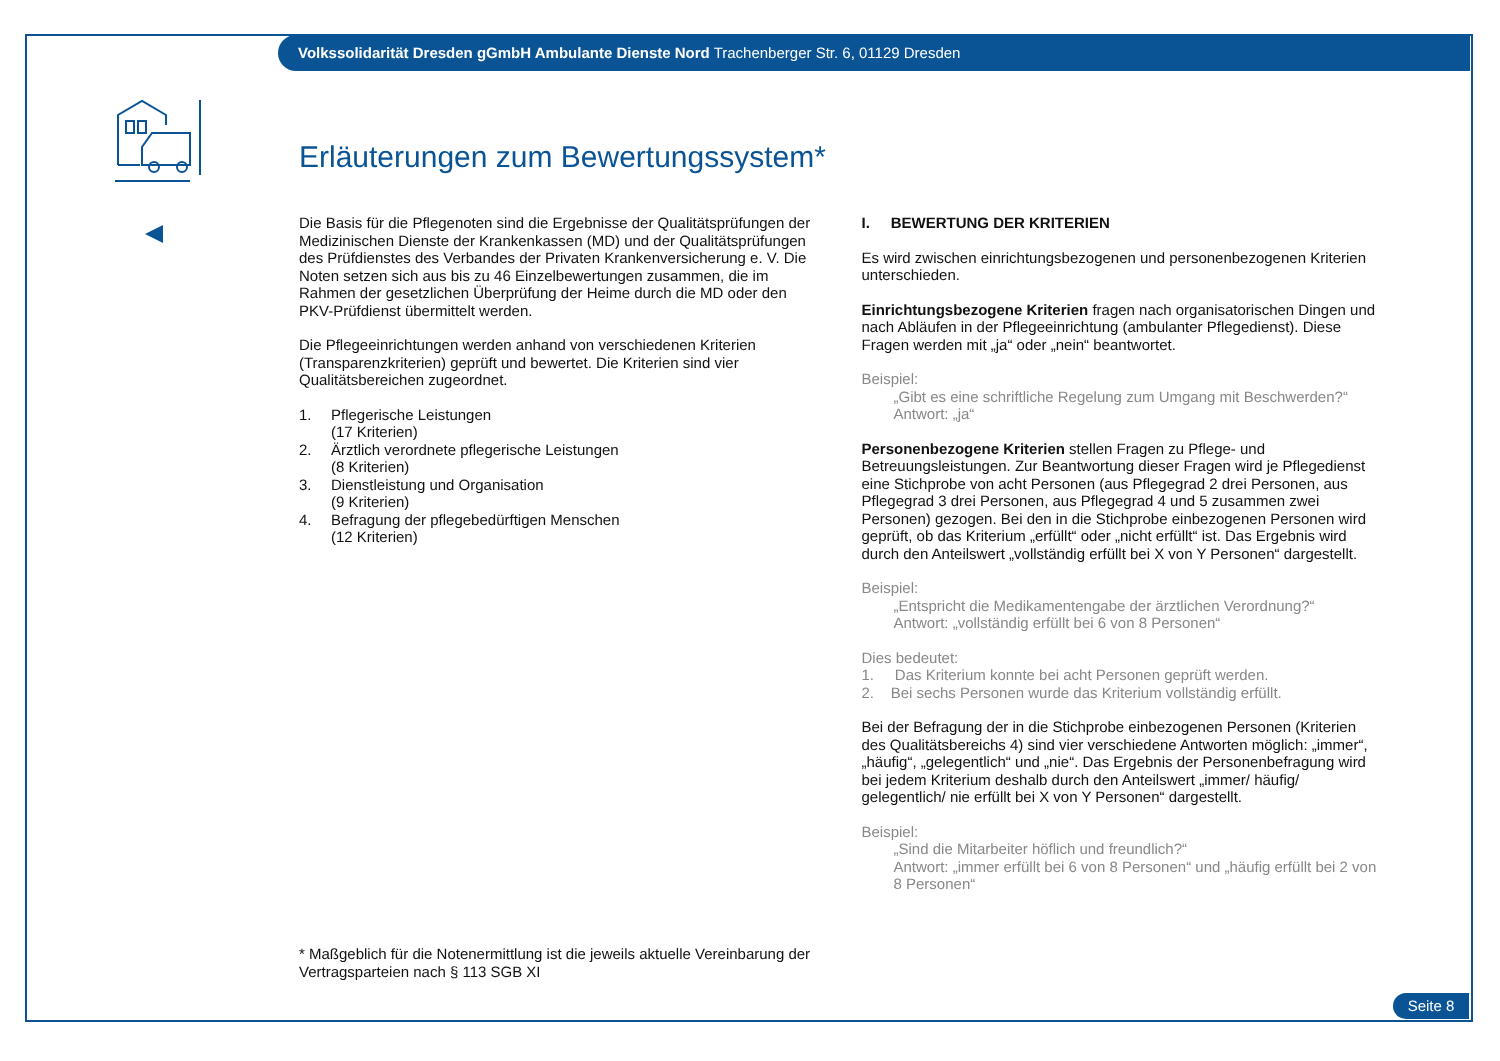Volkssolidarität Dresden gGmbH Ambulante Dienste Nord Trachenberger Str. 6, 01129 Dresden
Erläuterungen zum Bewertungssystem*
Die Basis für die Pflegenoten sind die Ergebnisse der Qualitätsprüfungen der Medizinischen Dienste der Krankenkassen (MD) und der Qualitätsprüfungen des Prüfdienstes des Verbandes der Privaten Krankenversicherung e. V. Die Noten setzen sich aus bis zu 46 Einzelbewertungen zusammen, die im Rahmen der gesetzlichen Überprüfung der Heime durch die MD oder den PKV-Prüfdienst übermittelt werden.
Die Pflegeeinrichtungen werden anhand von verschiedenen Kriterien (Transparenzkriterien) geprüft und bewertet. Die Kriterien sind vier Qualitätsbereichen zugeordnet.
1. Pflegerische Leistungen
(17 Kriterien)
2. Ärztlich verordnete pflegerische Leistungen
(8 Kriterien)
3. Dienstleistung und Organisation
(9 Kriterien)
4. Befragung der pflegebedürftigen Menschen
(12 Kriterien)
I. BEWERTUNG DER KRITERIEN
Es wird zwischen einrichtungsbezogenen und personenbezogenen Kriterien unterschieden.
Einrichtungsbezogene Kriterien fragen nach organisatorischen Dingen und nach Abläufen in der Pflegeeinrichtung (ambulanter Pflegedienst). Diese Fragen werden mit „ja“ oder „nein“ beantwortet.
Beispiel:
„Gibt es eine schriftliche Regelung zum Umgang mit Beschwerden?“
Antwort: „ja“
Personenbezogene Kriterien stellen Fragen zu Pflege- und Betreuungsleistungen. Zur Beantwortung dieser Fragen wird je Pflegedienst eine Stichprobe von acht Personen (aus Pflegegrad 2 drei Personen, aus Pflegegrad 3 drei Personen, aus Pflegegrad 4 und 5 zusammen zwei Personen) gezogen. Bei den in die Stichprobe einbezogenen Personen wird geprüft, ob das Kriterium „erfüllt“ oder „nicht erfüllt“ ist. Das Ergebnis wird durch den Anteilswert „vollständig erfüllt bei X von Y Personen“ dargestellt.
Beispiel:
„Entspricht die Medikamentengabe der ärztlichen Verordnung?“
Antwort: „vollständig erfüllt bei 6 von 8 Personen“
Dies bedeutet:
1. Das Kriterium konnte bei acht Personen geprüft werden.
2. Bei sechs Personen wurde das Kriterium vollständig erfüllt.
Bei der Befragung der in die Stichprobe einbezogenen Personen (Kriterien des Qualitätsbereichs 4) sind vier verschiedene Antworten möglich: „immer“, „häufig“, „gelegentlich“ und „nie“. Das Ergebnis der Personenbefragung wird bei jedem Kriterium deshalb durch den Anteilswert „immer/ häufig/ gelegentlich/ nie erfüllt bei X von Y Personen“ dargestellt.
Beispiel:
„Sind die Mitarbeiter höflich und freundlich?“
Antwort: „immer erfüllt bei 6 von 8 Personen“ und „häufig erfüllt bei 2 von 8 Personen“
* Maßgeblich für die Notenermittlung ist die jeweils aktuelle Vereinbarung der Vertragsparteien nach § 113 SGB XI
Seite 8